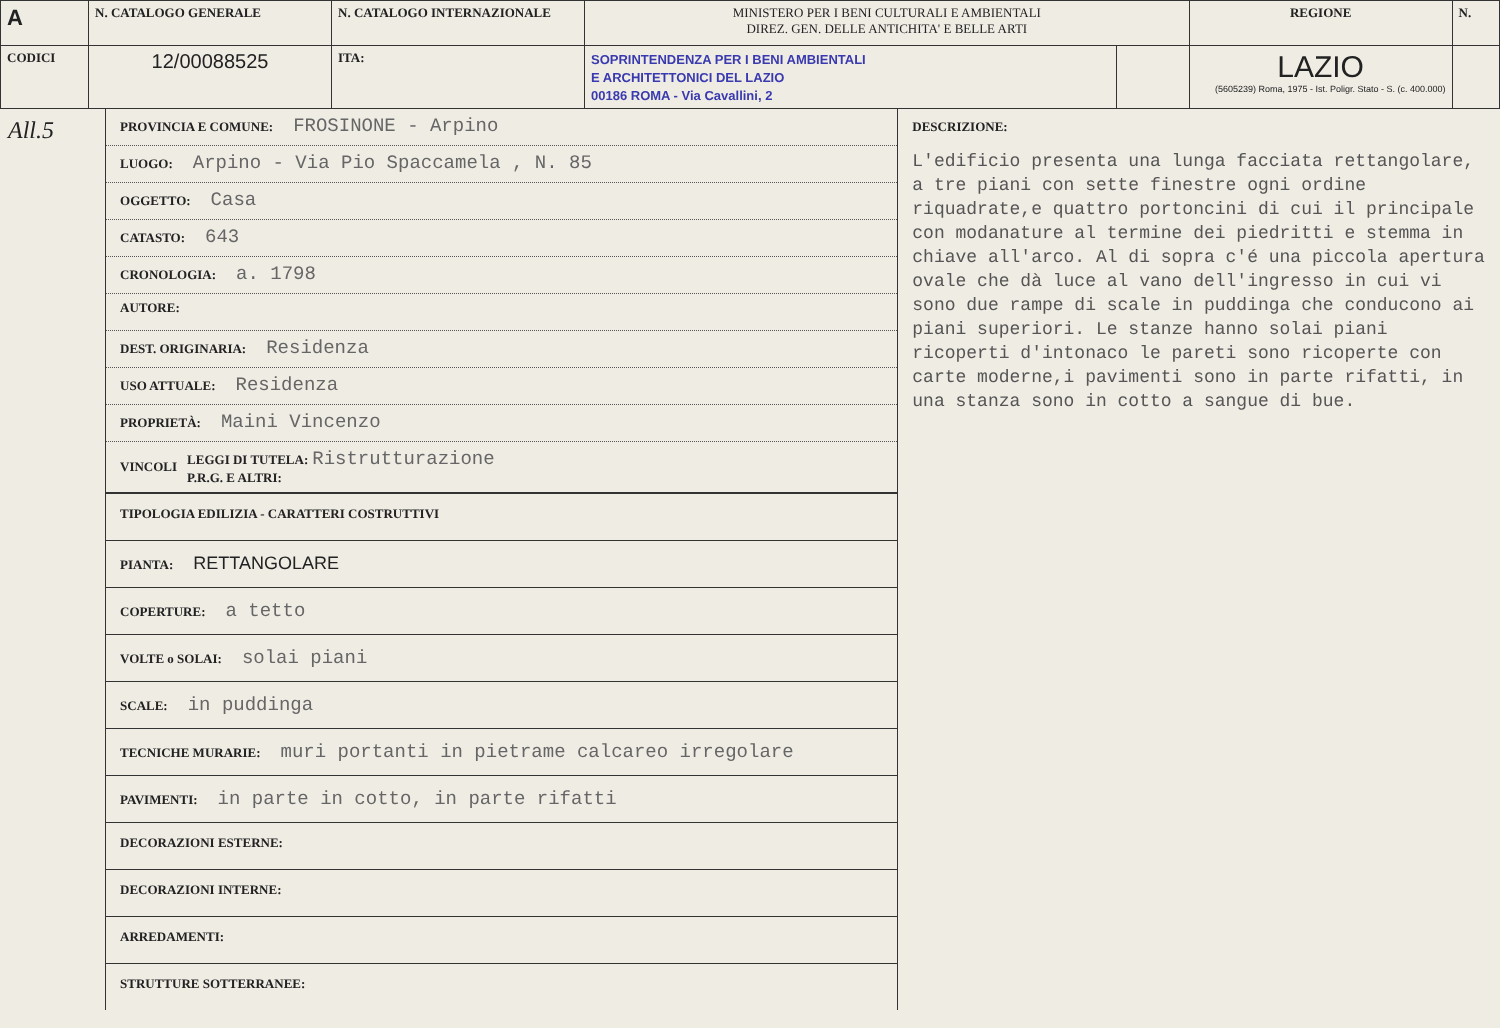| A | N. CATALOGO GENERALE | N. CATALOGO INTERNAZIONALE | MINISTERO PER I BENI CULTURALI E AMBIENTALI DIREZ. GEN. DELLE ANTICHITA' E BELLE ARTI | | REGIONE | N. |
| CODICI | 12/00088525 | ITA: | SOPRINTENDENZA PER I BENI AMBIENTALI E ARCHITETTONICI DEL LAZIO 00186 ROMA - Via Cavallini, 2 | | LAZIO (5605239) Roma, 1975 - Ist. Poligr. Stato - S. (c. 400.000) | |
All.5
PROVINCIA E COMUNE: FROSINONE - Arpino
LUOGO: Arpino - Via Pio Spaccamela , N. 85
OGGETTO: Casa
CATASTO: 643
CRONOLOGIA: a. 1798
AUTORE:
DEST. ORIGINARIA: Residenza
USO ATTUALE: Residenza
PROPRIETÀ: Maini Vincenzo
VINCOLI LEGGI DI TUTELA: Ristrutturazione
P.R.G. E ALTRI:
TIPOLOGIA EDILIZIA - CARATTERI COSTRUTTIVI
PIANTA: RETTANGOLARE
COPERTURE: a tetto
VOLTE o SOLAI: solai piani
SCALE: in puddinga
TECNICHE MURARIE: muri portanti in pietrame calcareo irregolare
PAVIMENTI: in parte in cotto, in parte rifatti
DECORAZIONI ESTERNE:
DECORAZIONI INTERNE:
ARREDAMENTI:
STRUTTURE SOTTERRANEE:
DESCRIZIONE:
L'edificio presenta una lunga facciata rettangolare, a tre piani con sette finestre ogni ordine riquadrate,e quattro portoncini di cui il principale con modanature al termine dei piedritti e stemma in chiave all'arco. Al di sopra c'é una piccola apertura ovale che dà luce al vano dell'ingresso in cui vi sono due rampe di scale in puddinga che conducono ai piani superiori. Le stanze hanno solai piani ricoperti d'intonaco le pareti sono ricoperte con carte moderne,i pavimenti sono in parte rifatti, in una stanza sono in cotto a sangue di bue.